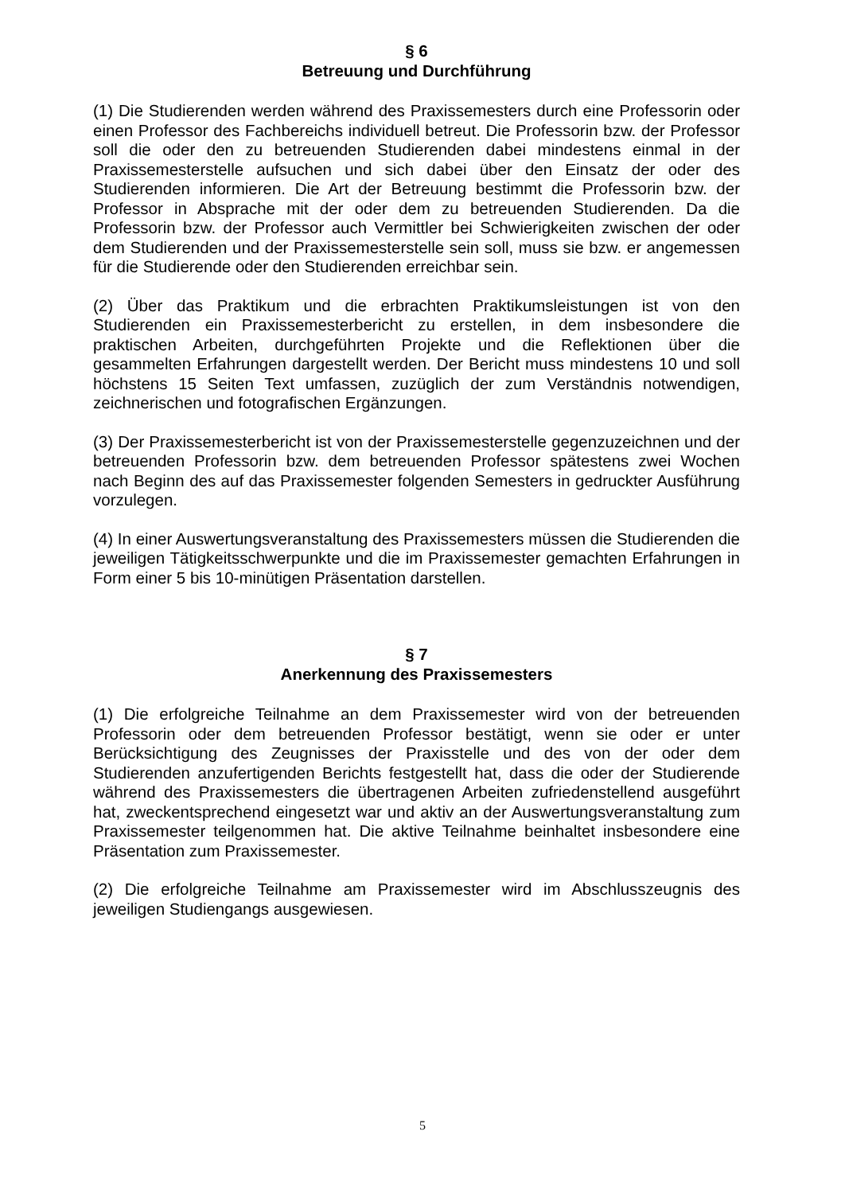§ 6
Betreuung und Durchführung
(1) Die Studierenden werden während des Praxissemesters durch eine Professorin oder einen Professor des Fachbereichs individuell betreut. Die Professorin bzw. der Professor soll die oder den zu betreuenden Studierenden dabei mindestens einmal in der Praxissemesterstelle aufsuchen und sich dabei über den Einsatz der oder des Studierenden informieren. Die Art der Betreuung bestimmt die Professorin bzw. der Professor in Absprache mit der oder dem zu betreuenden Studierenden. Da die Professorin bzw. der Professor auch Vermittler bei Schwierigkeiten zwischen der oder dem Studierenden und der Praxissemesterstelle sein soll, muss sie bzw. er angemessen für die Studierende oder den Studierenden erreichbar sein.
(2) Über das Praktikum und die erbrachten Praktikumsleistungen ist von den Studierenden ein Praxissemesterbericht zu erstellen, in dem insbesondere die praktischen Arbeiten, durchgeführten Projekte und die Reflektionen über die gesammelten Erfahrungen dargestellt werden. Der Bericht muss mindestens 10 und soll höchstens 15 Seiten Text umfassen, zuzüglich der zum Verständnis notwendigen, zeichnerischen und fotografischen Ergänzungen.
(3) Der Praxissemesterbericht ist von der Praxissemesterstelle gegenzuzeichnen und der betreuenden Professorin bzw. dem betreuenden Professor spätestens zwei Wochen nach Beginn des auf das Praxissemester folgenden Semesters in gedruckter Ausführung vorzulegen.
(4) In einer Auswertungsveranstaltung des Praxissemesters müssen die Studierenden die jeweiligen Tätigkeitsschwerpunkte und die im Praxissemester gemachten Erfahrungen in Form einer 5 bis 10-minütigen Präsentation darstellen.
§ 7
Anerkennung des Praxissemesters
(1) Die erfolgreiche Teilnahme an dem Praxissemester wird von der betreuenden Professorin oder dem betreuenden Professor bestätigt, wenn sie oder er unter Berücksichtigung des Zeugnisses der Praxisstelle und des von der oder dem Studierenden anzufertigenden Berichts festgestellt hat, dass die oder der Studierende während des Praxissemesters die übertragenen Arbeiten zufriedenstellend ausgeführt hat, zweckentsprechend eingesetzt war und aktiv an der Auswertungsveranstaltung zum Praxissemester teilgenommen hat. Die aktive Teilnahme beinhaltet insbesondere eine Präsentation zum Praxissemester.
(2) Die erfolgreiche Teilnahme am Praxissemester wird im Abschlusszeugnis des jeweiligen Studiengangs ausgewiesen.
5